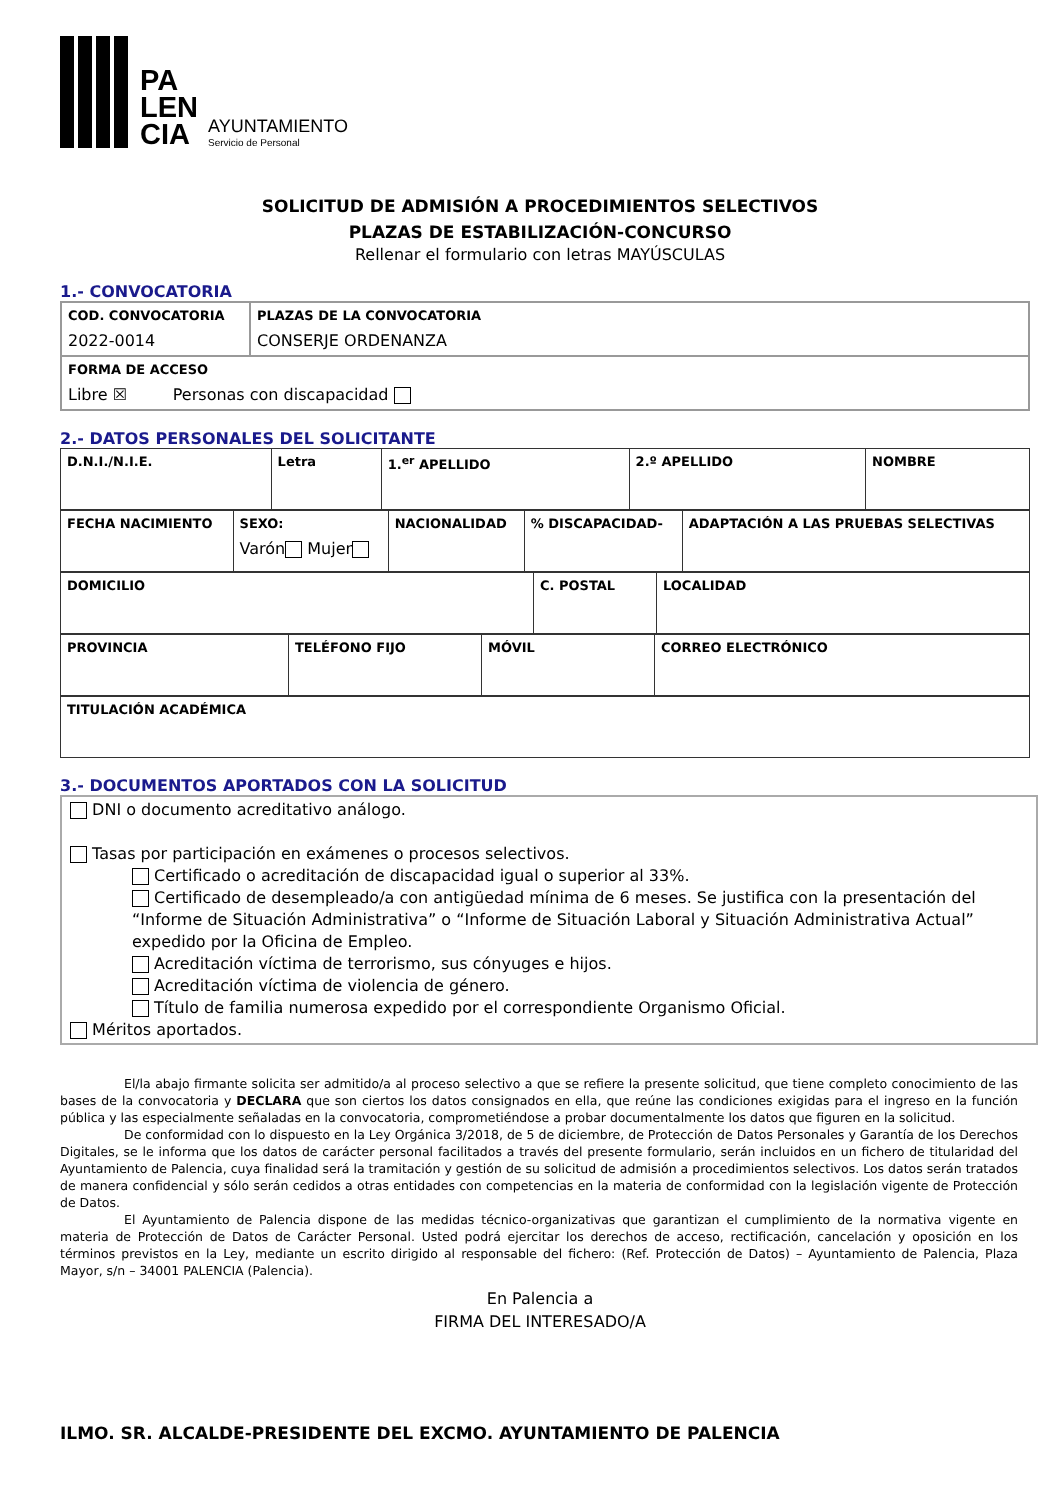PA
LEN
CIA
AYUNTAMIENTO
Servicio de Personal
SOLICITUD DE ADMISIÓN A PROCEDIMIENTOS SELECTIVOS
PLAZAS DE ESTABILIZACIÓN-CONCURSO
Rellenar el formulario con letras MAYÚSCULAS
1.- CONVOCATORIA
| COD. CONVOCATORIA 2022-0014 | PLAZAS DE LA CONVOCATORIA CONSERJE ORDENANZA |
| FORMA DE ACCESO Libre ☒ Personas con discapacidad | |
2.- DATOS PERSONALES DEL SOLICITANTE
| D.N.I./N.I.E. | Letra | 1.<sup>er</sup> APELLIDO | 2.º APELLIDO | NOMBRE |
| FECHA NACIMIENTO | SEXO: Varón Mujer | NACIONALIDAD | % DISCAPACIDAD- | ADAPTACIÓN A LAS PRUEBAS SELECTIVAS |
| DOMICILIO | C. POSTAL | LOCALIDAD |
| PROVINCIA | TELÉFONO FIJO | MÓVIL | CORREO ELECTRÓNICO |
| TITULACIÓN ACADÉMICA |
3.- DOCUMENTOS APORTADOS CON LA SOLICITUD
DNI o documento acreditativo análogo.
Tasas por participación en exámenes o procesos selectivos.
Certificado o acreditación de discapacidad igual o superior al 33%.
Certificado de desempleado/a con antigüedad mínima de 6 meses. Se justifica con la presentación del “Informe de Situación Administrativa” o “Informe de Situación Laboral y Situación Administrativa Actual” expedido por la Oficina de Empleo.
Acreditación víctima de terrorismo, sus cónyuges e hijos.
Acreditación víctima de violencia de género.
Título de familia numerosa expedido por el correspondiente Organismo Oficial.
Méritos aportados.
El/la abajo firmante solicita ser admitido/a al proceso selectivo a que se refiere la presente solicitud, que tiene completo conocimiento de las bases de la convocatoria y DECLARA que son ciertos los datos consignados en ella, que reúne las condiciones exigidas para el ingreso en la función pública y las especialmente señaladas en la convocatoria, comprometiéndose a probar documentalmente los datos que figuren en la solicitud.
De conformidad con lo dispuesto en la Ley Orgánica 3/2018, de 5 de diciembre, de Protección de Datos Personales y Garantía de los Derechos Digitales, se le informa que los datos de carácter personal facilitados a través del presente formulario, serán incluidos en un fichero de titularidad del Ayuntamiento de Palencia, cuya finalidad será la tramitación y gestión de su solicitud de admisión a procedimientos selectivos. Los datos serán tratados de manera confidencial y sólo serán cedidos a otras entidades con competencias en la materia de conformidad con la legislación vigente de Protección de Datos.
El Ayuntamiento de Palencia dispone de las medidas técnico-organizativas que garantizan el cumplimiento de la normativa vigente en materia de Protección de Datos de Carácter Personal. Usted podrá ejercitar los derechos de acceso, rectificación, cancelación y oposición en los términos previstos en la Ley, mediante un escrito dirigido al responsable del fichero: (Ref. Protección de Datos) – Ayuntamiento de Palencia, Plaza Mayor, s/n – 34001 PALENCIA (Palencia).
En Palencia a
FIRMA DEL INTERESADO/A
ILMO. SR. ALCALDE-PRESIDENTE DEL EXCMO. AYUNTAMIENTO DE PALENCIA